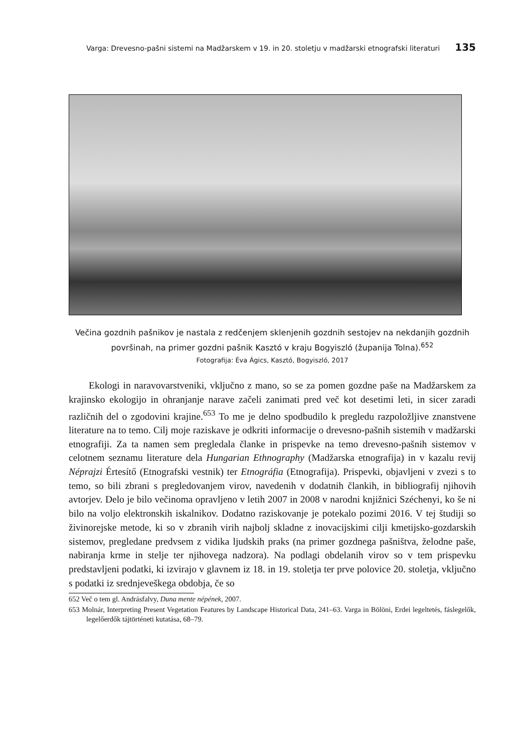Varga: Drevesno-pašni sistemi na Madžarskem v 19. in 20. stoletju v madžarski etnografski literaturi 135
Večina gozdnih pašnikov je nastala z redčenjem sklenjenih gozdnih sestojev na nekdanjih gozdnih površinah, na primer gozdni pašnik Kasztó v kraju Bogyiszló (županija Tolna).<sup>652</sup>
Fotografija: Éva Ágics, Kasztó, Bogyiszló, 2017
Ekologi in naravovarstveniki, vključno z mano, so se za pomen gozdne paše na Madžarskem za krajinsko ekologijo in ohranjanje narave začeli zanimati pred več kot desetimi leti, in sicer zaradi različnih del o zgodovini krajine.<sup>653</sup> To me je delno spodbudilo k pregledu razpoložljive znanstvene literature na to temo. Cilj moje raziskave je odkriti informacije o drevesno-pašnih sistemih v madžarski etnografiji. Za ta namen sem pregledala članke in prispevke na temo drevesno-pašnih sistemov v celotnem seznamu literature dela Hungarian Ethnography (Madžarska etnografija) in v kazalu revij Néprajzi Értesítő (Etnografski vestnik) ter Etnográfia (Etnografija). Prispevki, objavljeni v zvezi s to temo, so bili zbrani s pregledovanjem virov, navedenih v dodatnih člankih, in bibliografij njihovih avtorjev. Delo je bilo večinoma opravljeno v letih 2007 in 2008 v narodni knjižnici Széchenyi, ko še ni bilo na voljo elektronskih iskalnikov. Dodatno raziskovanje je potekalo pozimi 2016. V tej študiji so živinorejske metode, ki so v zbranih virih najbolj skladne z inovacijskimi cilji kmetijsko-gozdarskih sistemov, pregledane predvsem z vidika ljudskih praks (na primer gozdnega pašništva, želodne paše, nabiranja krme in stelje ter njihovega nadzora). Na podlagi obdelanih virov so v tem prispevku predstavljeni podatki, ki izvirajo v glavnem iz 18. in 19. stoletja ter prve polovice 20. stoletja, vključno s podatki iz srednjeveškega obdobja, če so
652 Več o tem gl. Andrásfalvy, Duna mente népének, 2007.
653 Molnár, Interpreting Present Vegetation Features by Landscape Historical Data, 241–63. Varga in Bölöni, Erdei legeltetés, fáslegelők, legelőerdők tájtörténeti kutatása, 68–79.